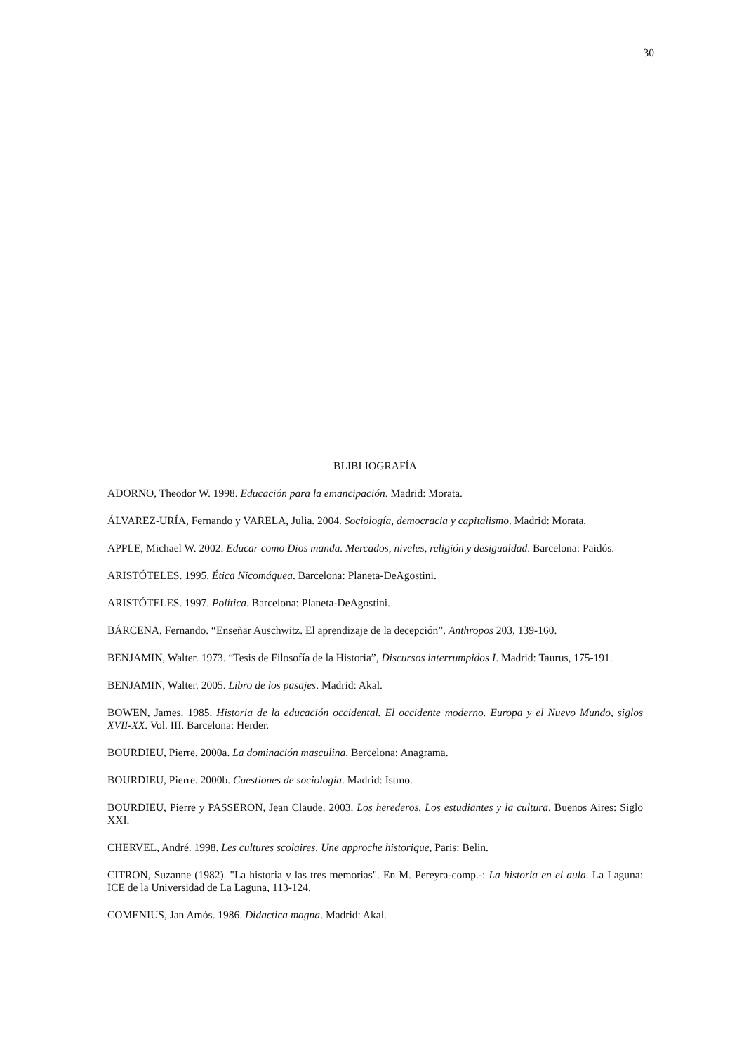30
BLIBLIOGRAFÍA
ADORNO, Theodor W. 1998. Educación para la emancipación. Madrid: Morata.
ÁLVAREZ-URÍA, Fernando y VARELA, Julia. 2004. Sociología, democracia y capitalismo. Madrid: Morata.
APPLE, Michael W. 2002. Educar como Dios manda. Mercados, niveles, religión y desigualdad. Barcelona: Paidós.
ARISTÓTELES. 1995. Ética Nicomáquea. Barcelona: Planeta-DeAgostini.
ARISTÓTELES. 1997. Política. Barcelona: Planeta-DeAgostini.
BÁRCENA, Fernando. “Enseñar Auschwitz. El aprendizaje de la decepción”. Anthropos 203, 139-160.
BENJAMIN, Walter. 1973. “Tesis de Filosofía de la Historia”, Discursos interrumpidos I. Madrid: Taurus, 175-191.
BENJAMIN, Walter. 2005. Libro de los pasajes. Madrid: Akal.
BOWEN, James. 1985. Historia de la educación occidental. El occidente moderno. Europa y el Nuevo Mundo, siglos XVII-XX. Vol. III. Barcelona: Herder.
BOURDIEU, Pierre. 2000a. La dominación masculina. Bercelona: Anagrama.
BOURDIEU, Pierre. 2000b. Cuestiones de sociología. Madrid: Istmo.
BOURDIEU, Pierre y PASSERON, Jean Claude. 2003. Los herederos. Los estudiantes y la cultura. Buenos Aires: Siglo XXI.
CHERVEL, André. 1998. Les cultures scolaires. Une approche historique, Paris: Belin.
CITRON, Suzanne (1982). "La historia y las tres memorias". En M. Pereyra-comp.-: La historia en el aula. La Laguna: ICE de la Universidad de La Laguna, 113-124.
COMENIUS, Jan Amós. 1986. Didactica magna. Madrid: Akal.